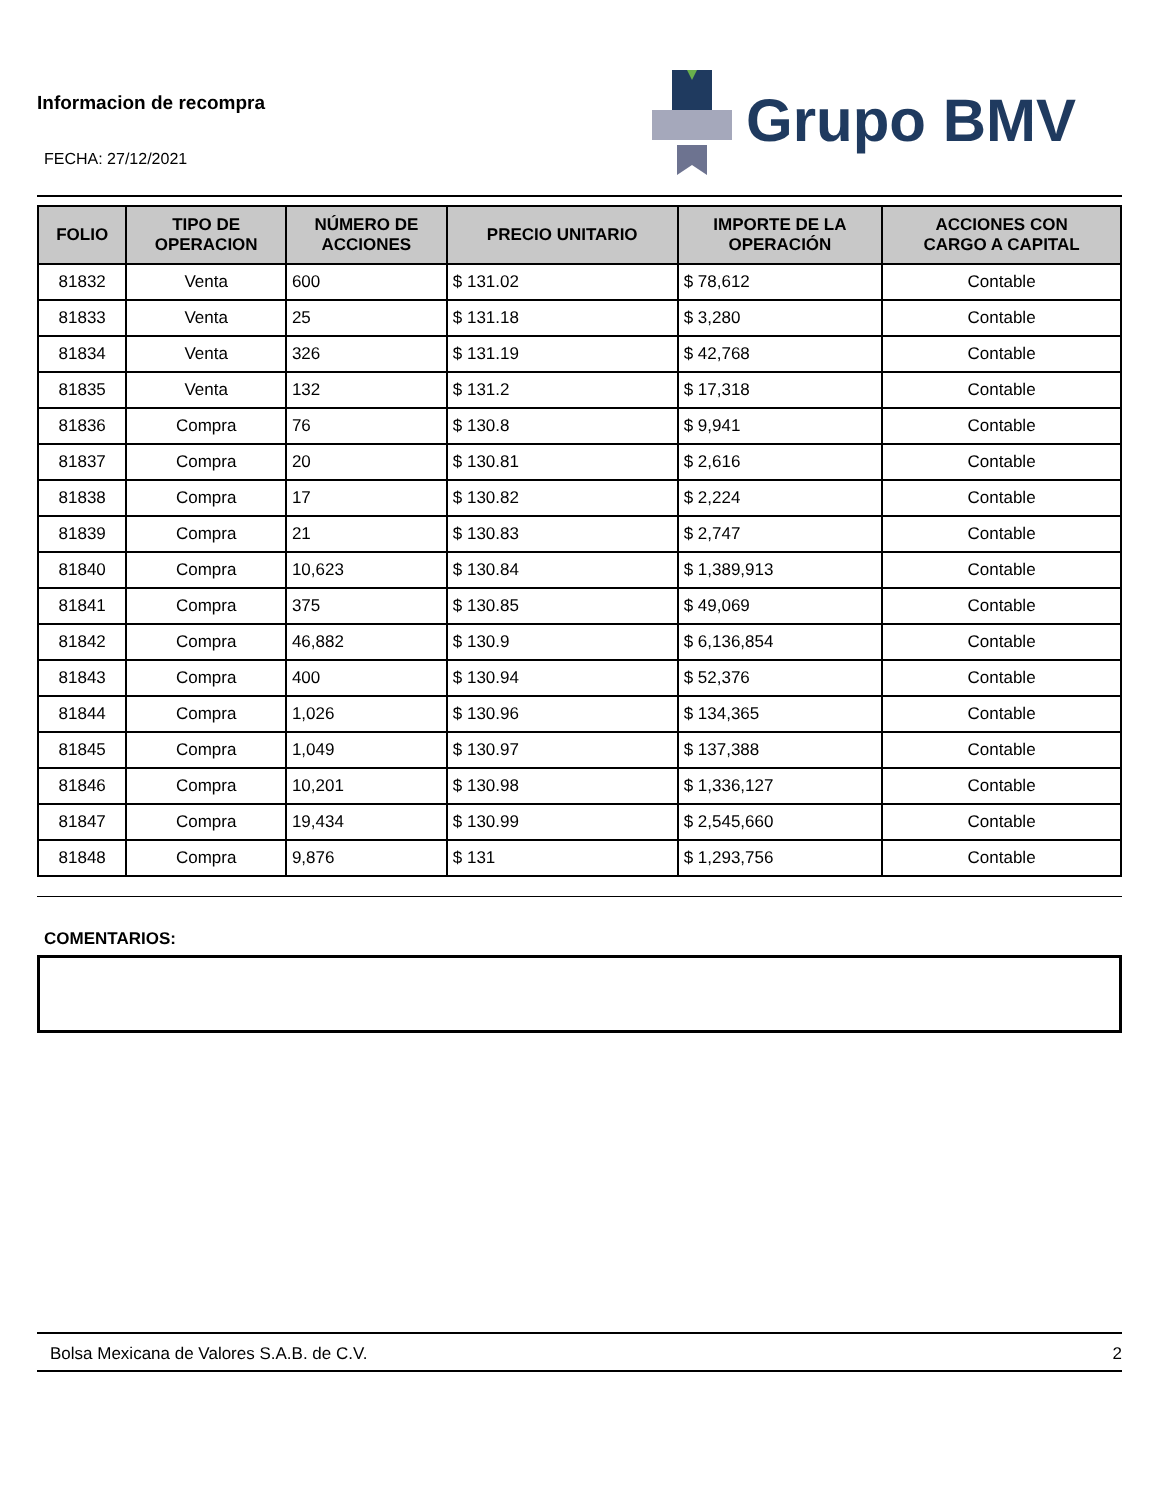Informacion de recompra
FECHA: 27/12/2021
Grupo BMV
| FOLIO | TIPO DE OPERACION | NÚMERO DE ACCIONES | PRECIO UNITARIO | IMPORTE DE LA OPERACIÓN | ACCIONES CON CARGO A CAPITAL |
| --- | --- | --- | --- | --- | --- |
| 81832 | Venta | 600 | $ 131.02 | $ 78,612 | Contable |
| 81833 | Venta | 25 | $ 131.18 | $ 3,280 | Contable |
| 81834 | Venta | 326 | $ 131.19 | $ 42,768 | Contable |
| 81835 | Venta | 132 | $ 131.2 | $ 17,318 | Contable |
| 81836 | Compra | 76 | $ 130.8 | $ 9,941 | Contable |
| 81837 | Compra | 20 | $ 130.81 | $ 2,616 | Contable |
| 81838 | Compra | 17 | $ 130.82 | $ 2,224 | Contable |
| 81839 | Compra | 21 | $ 130.83 | $ 2,747 | Contable |
| 81840 | Compra | 10,623 | $ 130.84 | $ 1,389,913 | Contable |
| 81841 | Compra | 375 | $ 130.85 | $ 49,069 | Contable |
| 81842 | Compra | 46,882 | $ 130.9 | $ 6,136,854 | Contable |
| 81843 | Compra | 400 | $ 130.94 | $ 52,376 | Contable |
| 81844 | Compra | 1,026 | $ 130.96 | $ 134,365 | Contable |
| 81845 | Compra | 1,049 | $ 130.97 | $ 137,388 | Contable |
| 81846 | Compra | 10,201 | $ 130.98 | $ 1,336,127 | Contable |
| 81847 | Compra | 19,434 | $ 130.99 | $ 2,545,660 | Contable |
| 81848 | Compra | 9,876 | $ 131 | $ 1,293,756 | Contable |
COMENTARIOS:
Bolsa Mexicana de Valores S.A.B. de C.V. 2